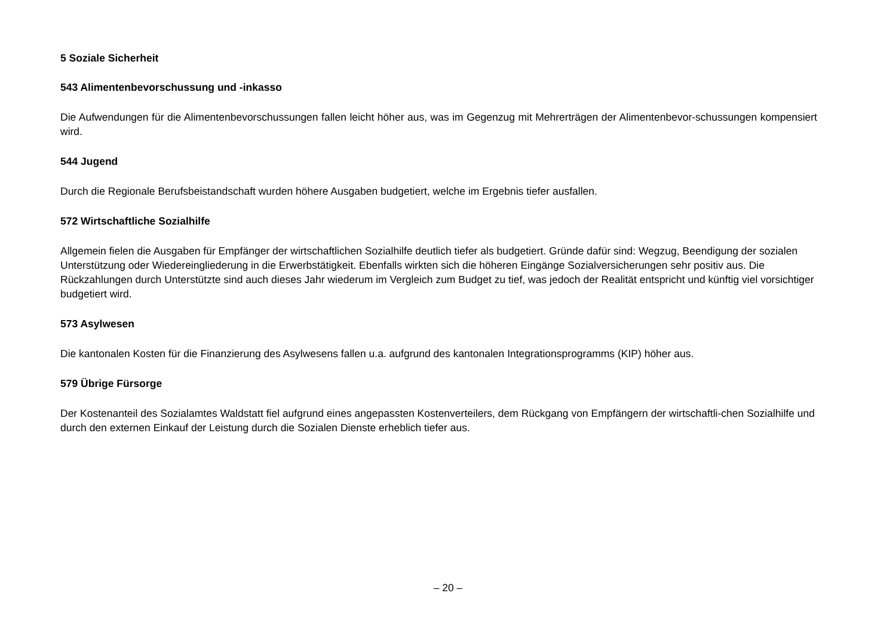5 Soziale Sicherheit
543 Alimentenbevorschussung und -inkasso
Die Aufwendungen für die Alimentenbevorschussungen fallen leicht höher aus, was im Gegenzug mit Mehrerträgen der Alimentenbevor-schussungen kompensiert wird.
544 Jugend
Durch die Regionale Berufsbeistandschaft wurden höhere Ausgaben budgetiert, welche im Ergebnis tiefer ausfallen.
572 Wirtschaftliche Sozialhilfe
Allgemein fielen die Ausgaben für Empfänger der wirtschaftlichen Sozialhilfe deutlich tiefer als budgetiert. Gründe dafür sind: Wegzug, Beendigung der sozialen Unterstützung oder Wiedereingliederung in die Erwerbstätigkeit. Ebenfalls wirkten sich die höheren Eingänge Sozialversicherungen sehr positiv aus. Die Rückzahlungen durch Unterstützte sind auch dieses Jahr wiederum im Vergleich zum Budget zu tief, was jedoch der Realität entspricht und künftig viel vorsichtiger budgetiert wird.
573 Asylwesen
Die kantonalen Kosten für die Finanzierung des Asylwesens fallen u.a. aufgrund des kantonalen Integrationsprogramms (KIP) höher aus.
579 Übrige Fürsorge
Der Kostenanteil des Sozialamtes Waldstatt fiel aufgrund eines angepassten Kostenverteilers, dem Rückgang von Empfängern der wirtschaftli-chen Sozialhilfe und durch den externen Einkauf der Leistung durch die Sozialen Dienste erheblich tiefer aus.
– 20 –